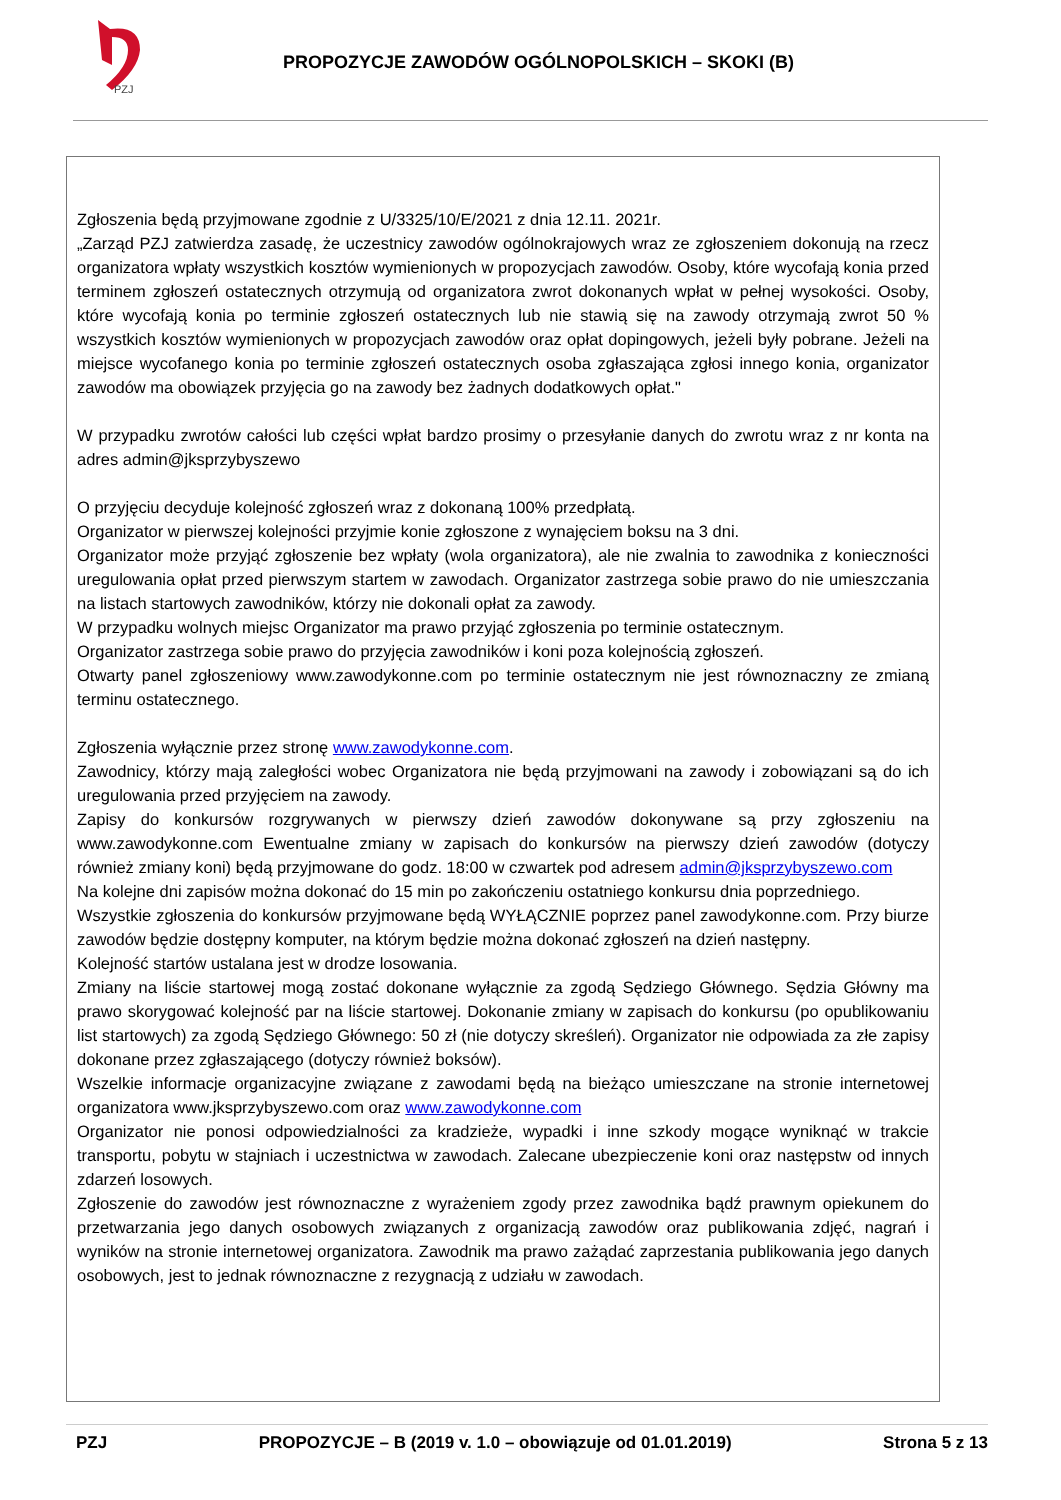PZJ
PROPOZYCJE ZAWODÓW OGÓLNOPOLSKICH – SKOKI (B)
Zgłoszenia będą przyjmowane zgodnie z U/3325/10/E/2021 z dnia 12.11. 2021r.
„Zarząd PZJ zatwierdza zasadę, że uczestnicy zawodów ogólnokrajowych wraz ze zgłoszeniem dokonują na rzecz organizatora wpłaty wszystkich kosztów wymienionych w propozycjach zawodów. Osoby, które wycofają konia przed terminem zgłoszeń ostatecznych otrzymują od organizatora zwrot dokonanych wpłat w pełnej wysokości. Osoby, które wycofają konia po terminie zgłoszeń ostatecznych lub nie stawią się na zawody otrzymają zwrot 50 % wszystkich kosztów wymienionych w propozycjach zawodów oraz opłat dopingowych, jeżeli były pobrane. Jeżeli na miejsce wycofanego konia po terminie zgłoszeń ostatecznych osoba zgłaszająca zgłosi innego konia, organizator zawodów ma obowiązek przyjęcia go na zawody bez żadnych dodatkowych opłat."
W przypadku zwrotów całości lub części wpłat bardzo prosimy o przesyłanie danych do zwrotu wraz z nr konta na adres admin@jksprzybyszewo
O przyjęciu decyduje kolejność zgłoszeń wraz z dokonaną 100% przedpłatą.
Organizator w pierwszej kolejności przyjmie konie zgłoszone z wynajęciem boksu na 3 dni.
Organizator może przyjąć zgłoszenie bez wpłaty (wola organizatora), ale nie zwalnia to zawodnika z konieczności uregulowania opłat przed pierwszym startem w zawodach. Organizator zastrzega sobie prawo do nie umieszczania na listach startowych zawodników, którzy nie dokonali opłat za zawody.
W przypadku wolnych miejsc Organizator ma prawo przyjąć zgłoszenia po terminie ostatecznym.
Organizator zastrzega sobie prawo do przyjęcia zawodników i koni poza kolejnością zgłoszeń.
Otwarty panel zgłoszeniowy www.zawodykonne.com po terminie ostatecznym nie jest równoznaczny ze zmianą terminu ostatecznego.
Zgłoszenia wyłącznie przez stronę www.zawodykonne.com.
Zawodnicy, którzy mają zaległości wobec Organizatora nie będą przyjmowani na zawody i zobowiązani są do ich uregulowania przed przyjęciem na zawody.
Zapisy do konkursów rozgrywanych w pierwszy dzień zawodów dokonywane są przy zgłoszeniu na www.zawodykonne.com Ewentualne zmiany w zapisach do konkursów na pierwszy dzień zawodów (dotyczy również zmiany koni) będą przyjmowane do godz. 18:00 w czwartek pod adresem admin@jksprzybyszewo.com
Na kolejne dni zapisów można dokonać do 15 min po zakończeniu ostatniego konkursu dnia poprzedniego.
Wszystkie zgłoszenia do konkursów przyjmowane będą WYŁĄCZNIE poprzez panel zawodykonne.com. Przy biurze zawodów będzie dostępny komputer, na którym będzie można dokonać zgłoszeń na dzień następny.
Kolejność startów ustalana jest w drodze losowania.
Zmiany na liście startowej mogą zostać dokonane wyłącznie za zgodą Sędziego Głównego. Sędzia Główny ma prawo skorygować kolejność par na liście startowej. Dokonanie zmiany w zapisach do konkursu (po opublikowaniu list startowych) za zgodą Sędziego Głównego: 50 zł (nie dotyczy skreśleń). Organizator nie odpowiada za złe zapisy dokonane przez zgłaszającego (dotyczy również boksów).
Wszelkie informacje organizacyjne związane z zawodami będą na bieżąco umieszczane na stronie internetowej organizatora www.jksprzybyszewo.com oraz www.zawodykonne.com
Organizator nie ponosi odpowiedzialności za kradzieże, wypadki i inne szkody mogące wyniknąć w trakcie transportu, pobytu w stajniach i uczestnictwa w zawodach. Zalecane ubezpieczenie koni oraz następstw od innych zdarzeń losowych.
Zgłoszenie do zawodów jest równoznaczne z wyrażeniem zgody przez zawodnika bądź prawnym opiekunem do przetwarzania jego danych osobowych związanych z organizacją zawodów oraz publikowania zdjęć, nagrań i wyników na stronie internetowej organizatora. Zawodnik ma prawo zażądać zaprzestania publikowania jego danych osobowych, jest to jednak równoznaczne z rezygnacją z udziału w zawodach.
PZJ PROPOZYCJE – B (2019 v. 1.0 – obowiązuje od 01.01.2019) Strona 5 z 13